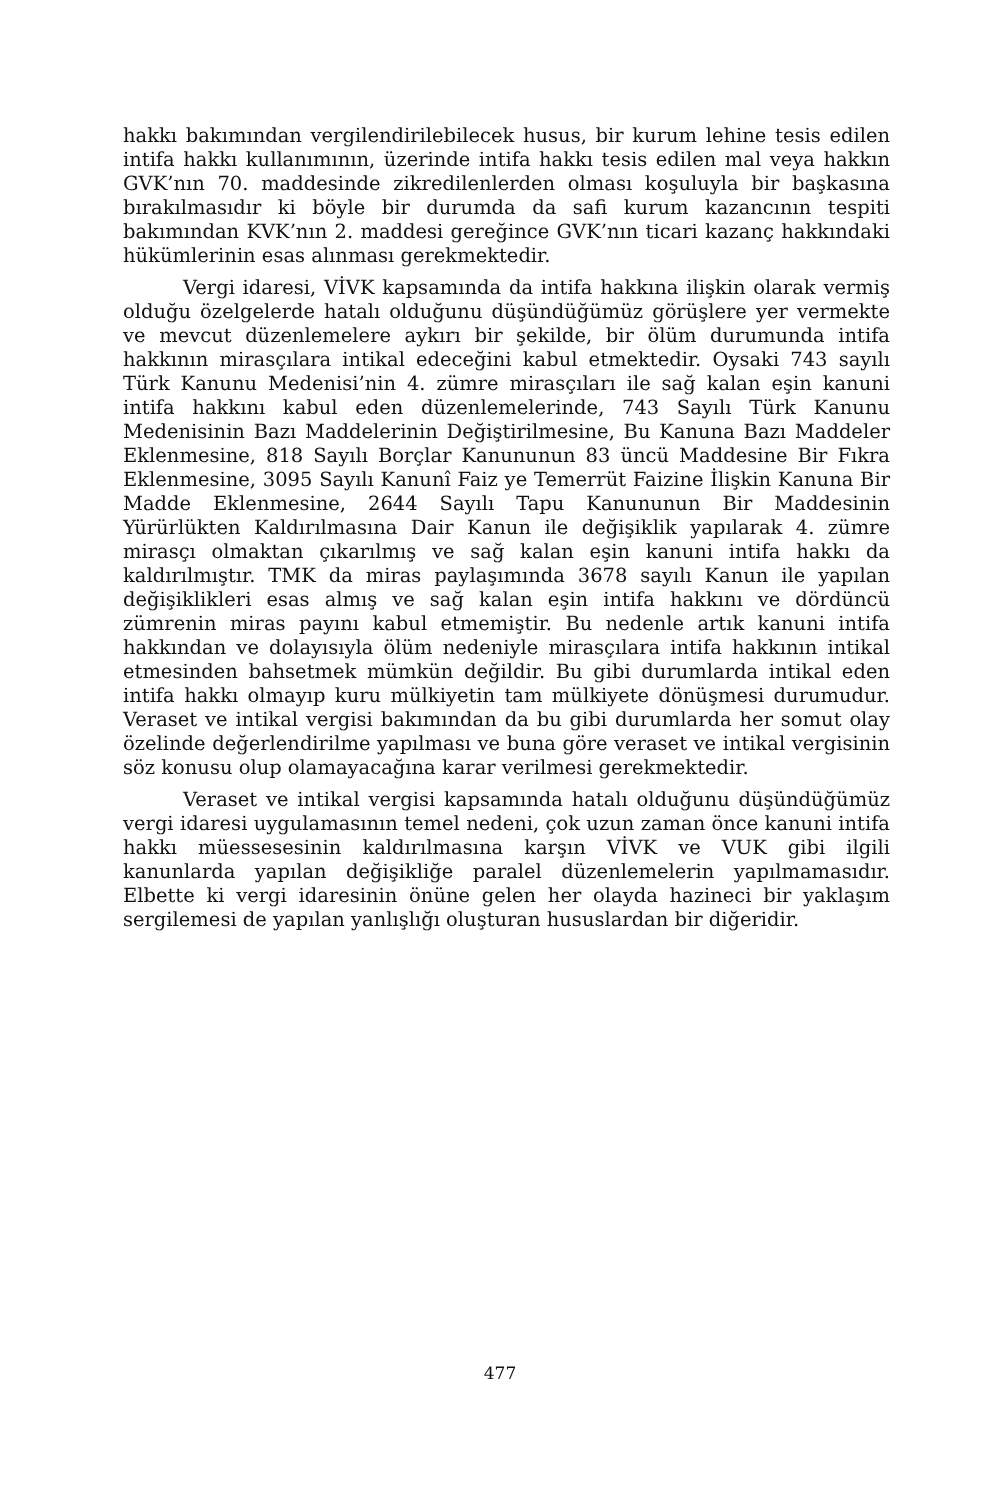hakkı bakımından vergilendirilebilecek husus, bir kurum lehine tesis edilen intifa hakkı kullanımının, üzerinde intifa hakkı tesis edilen mal veya hakkın GVK’nın 70. maddesinde zikredilenlerden olması koşuluyla bir başkasına bırakılmasıdır ki böyle bir durumda da safi kurum kazancının tespiti bakımından KVK’nın 2. maddesi gereğince GVK’nın ticari kazanç hakkındaki hükümlerinin esas alınması gerekmektedir.
Vergi idaresi, VİVK kapsamında da intifa hakkına ilişkin olarak vermiş olduğu özelgelerde hatalı olduğunu düşündüğümüz görüşlere yer vermekte ve mevcut düzenlemelere aykırı bir şekilde, bir ölüm durumunda intifa hakkının mirasçılara intikal edeceğini kabul etmektedir. Oysaki 743 sayılı Türk Kanunu Medenisi’nin 4. zümre mirasçıları ile sağ kalan eşin kanuni intifa hakkını kabul eden düzenlemelerinde, 743 Sayılı Türk Kanunu Medenisinin Bazı Maddelerinin Değiştirilmesine, Bu Kanuna Bazı Maddeler Eklenmesine, 818 Sayılı Borçlar Kanununun 83 üncü Maddesine Bir Fıkra Eklenmesine, 3095 Sayılı Kanunî Faiz ye Temerrüt Faizine İlişkin Kanuna Bir Madde Eklenmesine, 2644 Sayılı Tapu Kanununun Bir Maddesinin Yürürlükten Kaldırılmasına Dair Kanun ile değişiklik yapılarak 4. zümre mirasçı olmaktan çıkarılmış ve sağ kalan eşin kanuni intifa hakkı da kaldırılmıştır. TMK da miras paylaşımında 3678 sayılı Kanun ile yapılan değişiklikleri esas almış ve sağ kalan eşin intifa hakkını ve dördüncü zümrenin miras payını kabul etmemiştir. Bu nedenle artık kanuni intifa hakkından ve dolayısıyla ölüm nedeniyle mirasçılara intifa hakkının intikal etmesinden bahsetmek mümkün değildir. Bu gibi durumlarda intikal eden intifa hakkı olmayıp kuru mülkiyetin tam mülkiyete dönüşmesi durumudur. Veraset ve intikal vergisi bakımından da bu gibi durumlarda her somut olay özelinde değerlendirilme yapılması ve buna göre veraset ve intikal vergisinin söz konusu olup olamayacağına karar verilmesi gerekmektedir.
Veraset ve intikal vergisi kapsamında hatalı olduğunu düşündüğümüz vergi idaresi uygulamasının temel nedeni, çok uzun zaman önce kanuni intifa hakkı müessesesinin kaldırılmasına karşın VİVK ve VUK gibi ilgili kanunlarda yapılan değişikliğe paralel düzenlemelerin yapılmamasıdır. Elbette ki vergi idaresinin önüne gelen her olayda hazineci bir yaklaşım sergilemesi de yapılan yanlışlığı oluşturan hususlardan bir diğeridir.
477